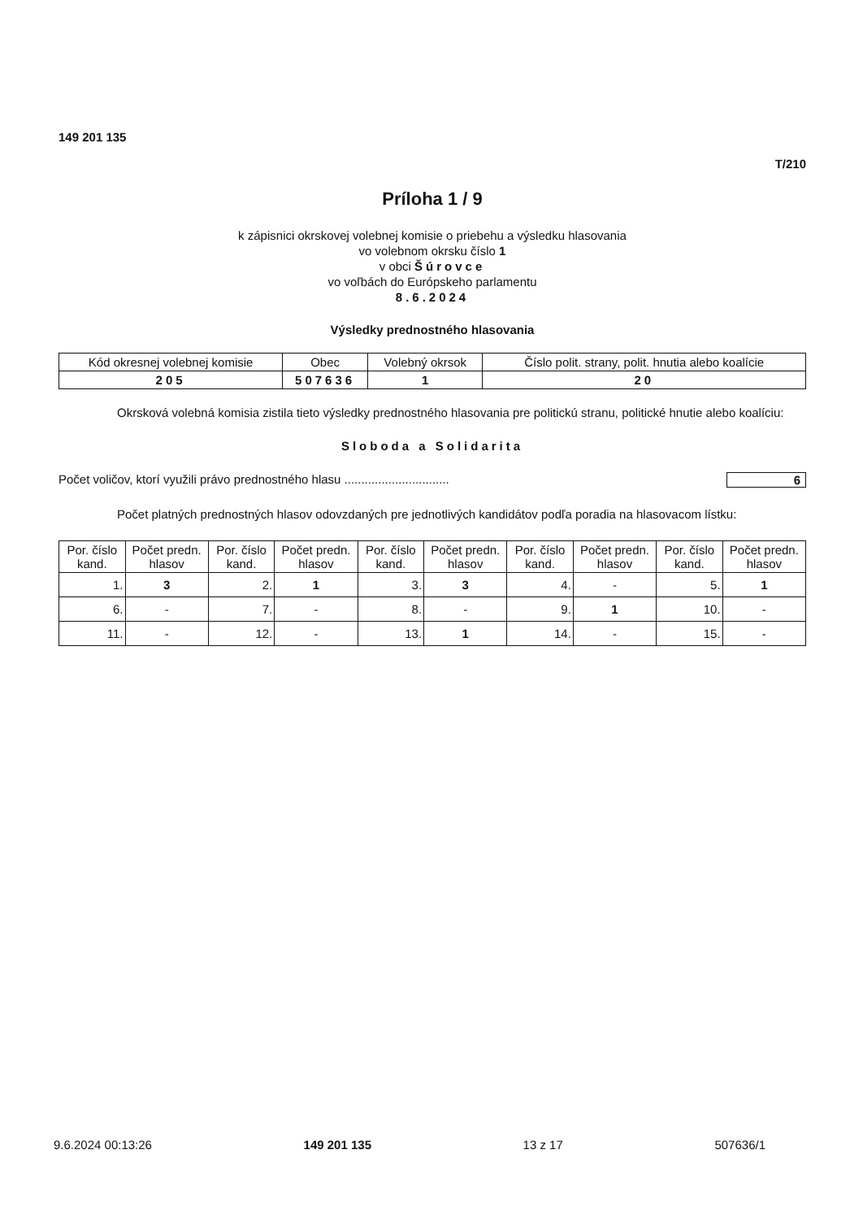149 201 135
T/210
Príloha 1 / 9
k zápisnici okrskovej volebnej komisie o priebehu a výsledku hlasovania
vo volebnom okrsku číslo 1
v obci Šúrovce
vo voľbách do Európskeho parlamentu
8.6.2024
Výsledky prednostného hlasovania
| Kód okresnej volebnej komisie | Obec | Volebný okrsok | Číslo polit. strany, polit. hnutia alebo koalície |
| --- | --- | --- | --- |
| 205 | 507636 | 1 | 20 |
Okrsková volebná komisia zistila tieto výsledky prednostného hlasovania pre politickú stranu, politické hnutie alebo koalíciu:
Sloboda a Solidarita
Počet voličov, ktorí využili právo prednostného hlasu ............................... 6
Počet platných prednostných hlasov odovzdaných pre jednotlivých kandidátov podľa poradia na hlasovacom lístku:
| Por. číslo kand. | Počet predn. hlasov | Por. číslo kand. | Počet predn. hlasov | Por. číslo kand. | Počet predn. hlasov | Por. číslo kand. | Počet predn. hlasov | Por. číslo kand. | Počet predn. hlasov |
| --- | --- | --- | --- | --- | --- | --- | --- | --- | --- |
| 1. | 3 | 2. | 1 | 3. | 3 | 4. | - | 5. | 1 |
| 6. | - | 7. | - | 8. | - | 9. | 1 | 10. | - |
| 11. | - | 12. | - | 13. | 1 | 14. | - | 15. | - |
9.6.2024 00:13:26 149 201 135 13 z 17 507636/1